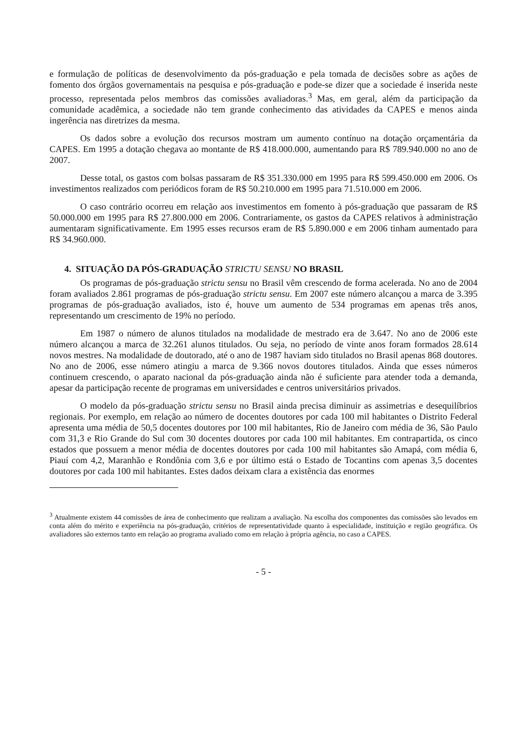e formulação de políticas de desenvolvimento da pós-graduação e pela tomada de decisões sobre as ações de fomento dos órgãos governamentais na pesquisa e pós-graduação e pode-se dizer que a sociedade é inserida neste processo, representada pelos membros das comissões avaliadoras.<sup>3</sup> Mas, em geral, além da participação da comunidade acadêmica, a sociedade não tem grande conhecimento das atividades da CAPES e menos ainda ingerência nas diretrizes da mesma.
Os dados sobre a evolução dos recursos mostram um aumento contínuo na dotação orçamentária da CAPES. Em 1995 a dotação chegava ao montante de R$ 418.000.000, aumentando para R$ 789.940.000 no ano de 2007.
Desse total, os gastos com bolsas passaram de R$ 351.330.000 em 1995 para R$ 599.450.000 em 2006. Os investimentos realizados com periódicos foram de R$ 50.210.000 em 1995 para 71.510.000 em 2006.
O caso contrário ocorreu em relação aos investimentos em fomento à pós-graduação que passaram de R$ 50.000.000 em 1995 para R$ 27.800.000 em 2006. Contrariamente, os gastos da CAPES relativos à administração aumentaram significativamente. Em 1995 esses recursos eram de R$ 5.890.000 e em 2006 tinham aumentado para R$ 34.960.000.
4. SITUAÇÃO DA PÓS-GRADUAÇÃO STRICTU SENSU NO BRASIL
Os programas de pós-graduação strictu sensu no Brasil vêm crescendo de forma acelerada. No ano de 2004 foram avaliados 2.861 programas de pós-graduação strictu sensu. Em 2007 este número alcançou a marca de 3.395 programas de pós-graduação avaliados, isto é, houve um aumento de 534 programas em apenas três anos, representando um crescimento de 19% no período.
Em 1987 o número de alunos titulados na modalidade de mestrado era de 3.647. No ano de 2006 este número alcançou a marca de 32.261 alunos titulados. Ou seja, no período de vinte anos foram formados 28.614 novos mestres. Na modalidade de doutorado, até o ano de 1987 haviam sido titulados no Brasil apenas 868 doutores. No ano de 2006, esse número atingiu a marca de 9.366 novos doutores titulados. Ainda que esses números continuem crescendo, o aparato nacional da pós-graduação ainda não é suficiente para atender toda a demanda, apesar da participação recente de programas em universidades e centros universitários privados.
O modelo da pós-graduação strictu sensu no Brasil ainda precisa diminuir as assimetrias e desequilíbrios regionais. Por exemplo, em relação ao número de docentes doutores por cada 100 mil habitantes o Distrito Federal apresenta uma média de 50,5 docentes doutores por 100 mil habitantes, Rio de Janeiro com média de 36, São Paulo com 31,3 e Rio Grande do Sul com 30 docentes doutores por cada 100 mil habitantes. Em contrapartida, os cinco estados que possuem a menor média de docentes doutores por cada 100 mil habitantes são Amapá, com média 6, Piauí com 4,2, Maranhão e Rondônia com 3,6 e por último está o Estado de Tocantins com apenas 3,5 docentes doutores por cada 100 mil habitantes. Estes dados deixam clara a existência das enormes
<sup>3</sup> Atualmente existem 44 comissões de área de conhecimento que realizam a avaliação. Na escolha dos componentes das comissões são levados em conta além do mérito e experiência na pós-graduação, critérios de representatividade quanto à especialidade, instituição e região geográfica. Os avaliadores são externos tanto em relação ao programa avaliado como em relação à própria agência, no caso a CAPES.
- 5 -